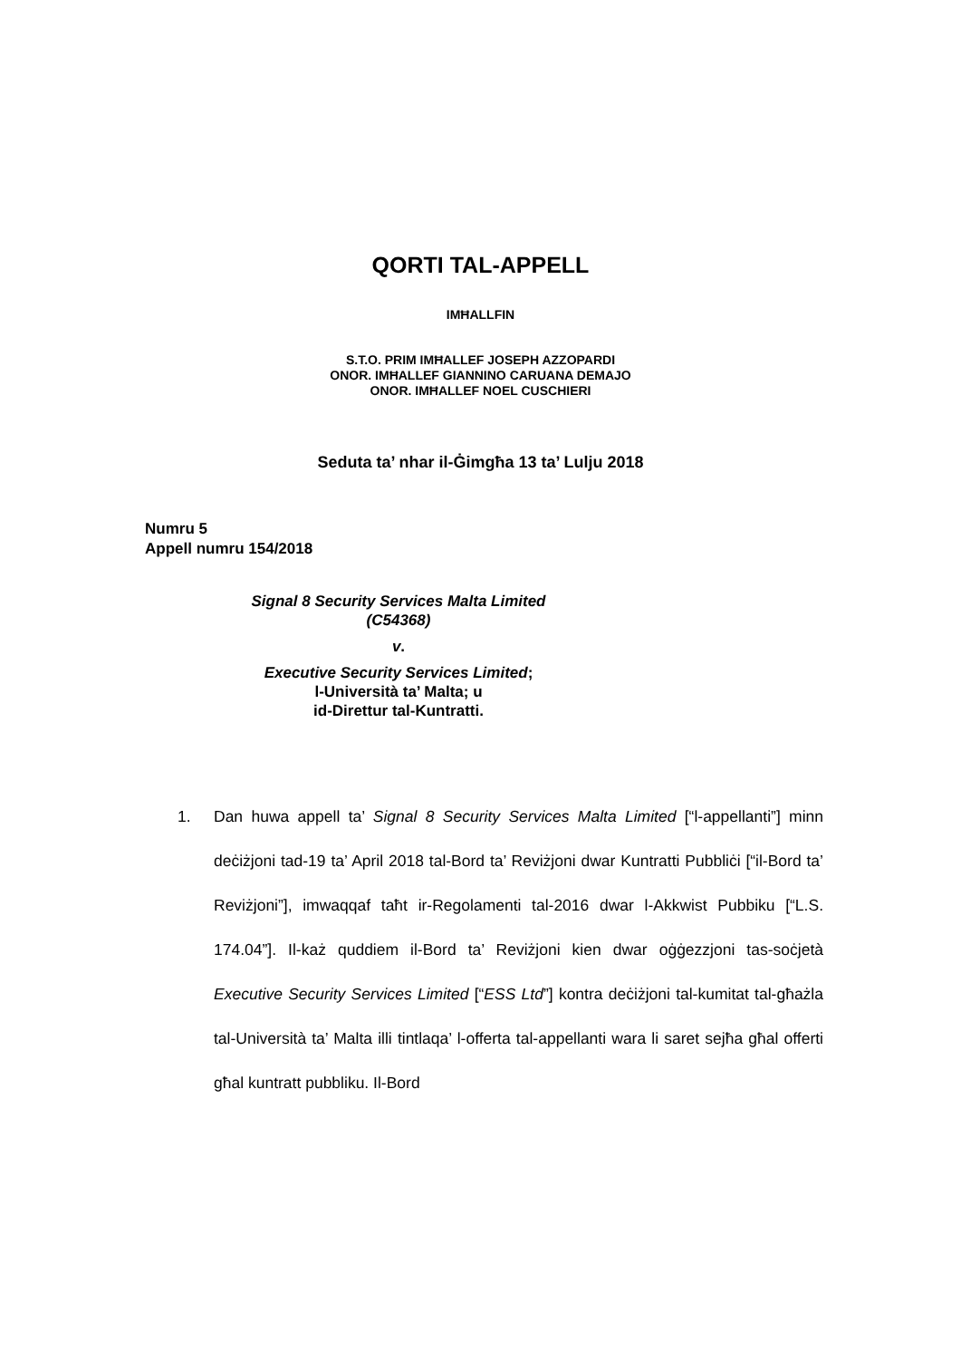QORTI TAL-APPELL
IMĦALLFIN
S.T.O. PRIM IMĦALLEF JOSEPH AZZOPARDI
ONOR. IMĦALLEF GIANNINO CARUANA DEMAJO
ONOR. IMĦALLEF NOEL CUSCHIERI
Seduta ta’ nhar il-Ġimgħa 13 ta’ Lulju 2018
Numru 5
Appell numru 154/2018
Signal 8 Security Services Malta Limited
(C54368)
v.
Executive Security Services Limited;
l-Università ta’ Malta; u
id-Direttur tal-Kuntratti.
1. Dan huwa appell ta’ Signal 8 Security Services Malta Limited [“l-appellanti”] minn deċiżjoni tad-19 ta’ April 2018 tal-Bord ta’ Reviżjoni dwar Kuntratti Pubbliċi [“il-Bord ta’ Reviżjoni”], imwaqqaf taħt ir-Regolamenti tal-2016 dwar l-Akkwist Pubbiku [“L.S. 174.04”]. Il-każ quddiem il-Bord ta’ Reviżjoni kien dwar oġġezzjoni tas-soċjetà Executive Security Services Limited [“ESS Ltd”] kontra deċiżjoni tal-kumitat tal-għażla tal-Università ta’ Malta illi tintlaqa’ l-offerta tal-appellanti wara li saret sejħa għal offerti għal kuntratt pubbliku. Il-Bord